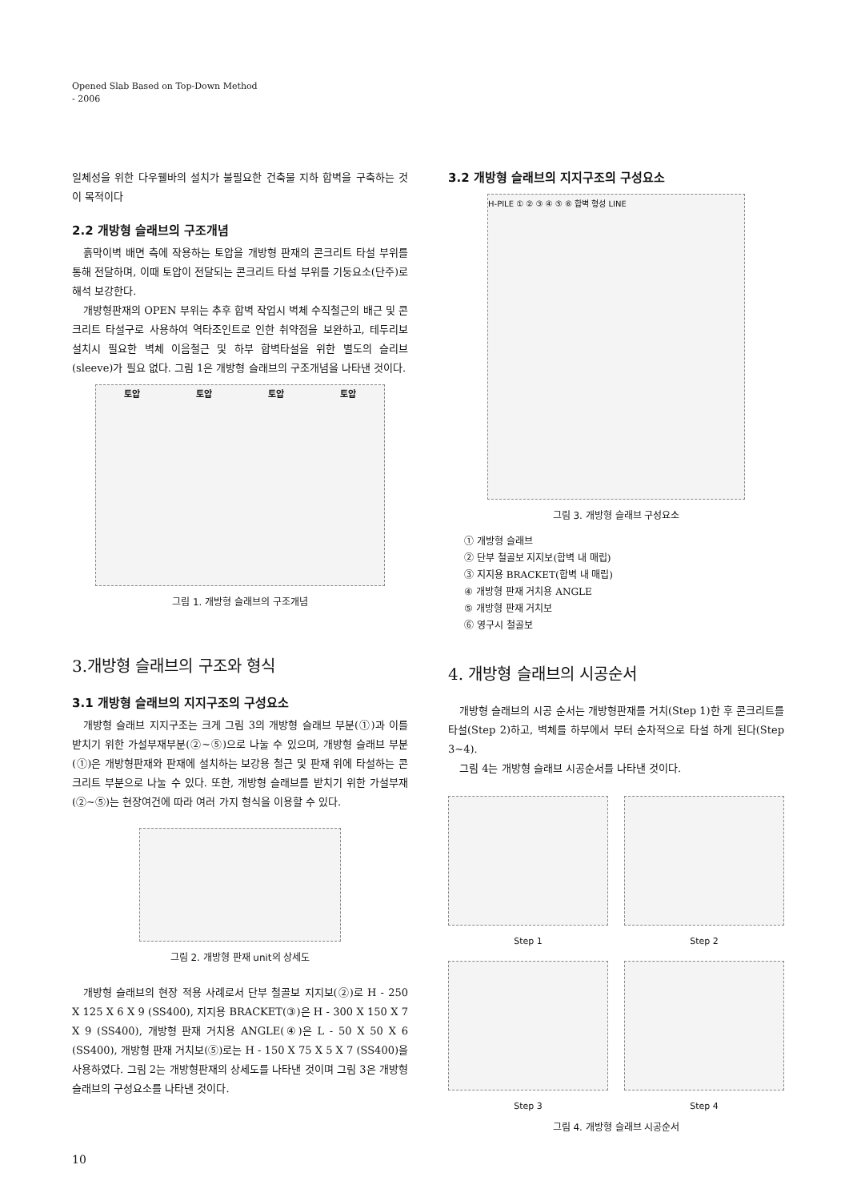Opened Slab Based on Top-Down Method
- 2006
일체성을 위한 다우웰바의 설치가 불필요한 건축물 지하 합벽을 구축하는 것이 목적이다
2.2 개방형 슬래브의 구조개념
흙막이벽 배면 측에 작용하는 토압을 개방형 판재의 콘크리트 타설 부위를 통해 전달하며, 이때 토압이 전달되는 콘크리트 타설 부위를 기둥요소(단주)로 해석 보강한다.
개방형판재의 OPEN 부위는 추후 합벽 작업시 벽체 수직철근의 배근 및 콘크리트 타설구로 사용하여 역타조인트로 인한 취약점을 보완하고, 테두리보 설치시 필요한 벽체 이음철근 및 하부 합벽타설을 위한 별도의 슬리브(sleeve)가 필요 없다. 그림 1은 개방형 슬래브의 구조개념을 나타낸 것이다.
토압 토압 토압 토압
그림 1. 개방형 슬래브의 구조개념
3.2 개방형 슬래브의 지지구조의 구성요소
H-PILE ① ② ③ ④ ⑤ ⑥ 합벽 형성 LINE
그림 3. 개방형 슬래브 구성요소
① 개방형 슬래브
② 단부 철골보 지지보(합벽 내 매립)
③ 지지용 BRACKET(합벽 내 매립)
④ 개방형 판재 거치용 ANGLE
⑤ 개방형 판재 거치보
⑥ 영구시 철골보
3.개방형 슬래브의 구조와 형식
3.1 개방형 슬래브의 지지구조의 구성요소
개방형 슬래브 지지구조는 크게 그림 3의 개방형 슬래브 부분(①)과 이를 받치기 위한 가설부재부분(②~⑤)으로 나눌 수 있으며, 개방형 슬래브 부분(①)은 개방형판재와 판재에 설치하는 보강용 철근 및 판재 위에 타설하는 콘크리트 부분으로 나눌 수 있다. 또한, 개방형 슬래브를 받치기 위한 가설부재(②~⑤)는 현장여건에 따라 여러 가지 형식을 이용할 수 있다.
그림 2. 개방형 판재 unit의 상세도
개방형 슬래브의 현장 적용 사례로서 단부 철골보 지지보(②)로 H - 250 X 125 X 6 X 9 (SS400), 지지용 BRACKET(③)은 H - 300 X 150 X 7 X 9 (SS400), 개방형 판재 거치용 ANGLE(④)은 L - 50 X 50 X 6 (SS400), 개방형 판재 거치보(⑤)로는 H - 150 X 75 X 5 X 7 (SS400)을 사용하였다. 그림 2는 개방형판재의 상세도를 나타낸 것이며 그림 3은 개방형 슬래브의 구성요소를 나타낸 것이다.
4. 개방형 슬래브의 시공순서
개방형 슬래브의 시공 순서는 개방형판재를 거치(Step 1)한 후 콘크리트를 타설(Step 2)하고, 벽체를 하부에서 부터 순차적으로 타설 하게 된다(Step 3~4).
그림 4는 개방형 슬래브 시공순서를 나타낸 것이다.
Step 1
Step 2
Step 3
Step 4
그림 4. 개방형 슬래브 시공순서
10